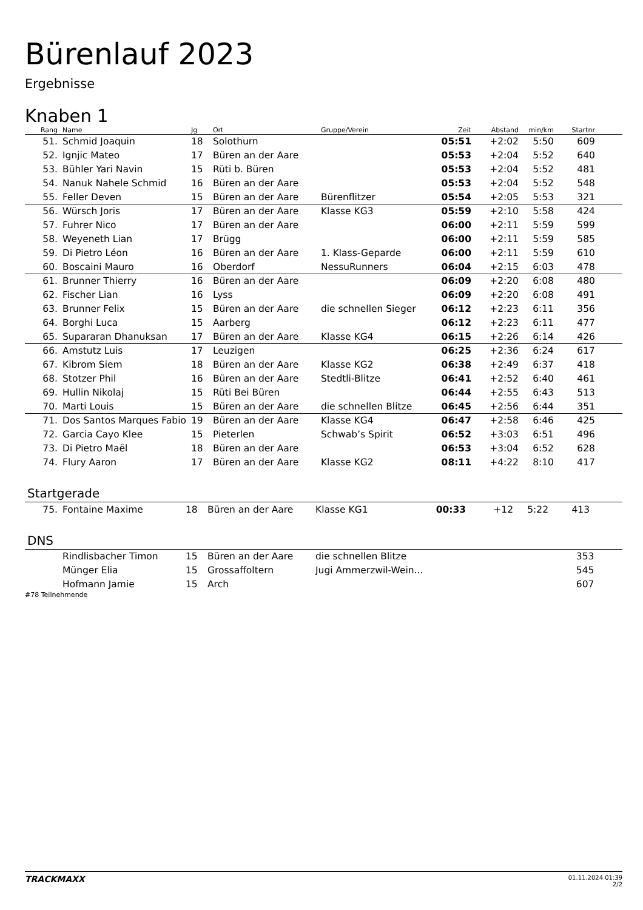Bürenlauf 2023
Ergebnisse
Knaben 1
| Rang | Name | Jg | Ort | Gruppe/Verein | Zeit | Abstand | min/km | Startnr | |
| --- | --- | --- | --- | --- | --- | --- | --- | --- | --- |
| 51. | Schmid Joaquin | 18 | Solothurn | | 05:51 | +2:02 | 5:50 | 609 | |
| 52. | Ignjic Mateo | 17 | Büren an der Aare | | 05:53 | +2:04 | 5:52 | 640 | |
| 53. | Bühler Yari Navin | 15 | Rüti b. Büren | | 05:53 | +2:04 | 5:52 | 481 | |
| 54. | Nanuk Nahele Schmid | 16 | Büren an der Aare | | 05:53 | +2:04 | 5:52 | 548 | |
| 55. | Feller Deven | 15 | Büren an der Aare | Bürenflitzer | 05:54 | +2:05 | 5:53 | 321 | |
| 56. | Würsch Joris | 17 | Büren an der Aare | Klasse KG3 | 05:59 | +2:10 | 5:58 | 424 | |
| 57. | Fuhrer Nico | 17 | Büren an der Aare | | 06:00 | +2:11 | 5:59 | 599 | |
| 58. | Weyeneth Lian | 17 | Brügg | | 06:00 | +2:11 | 5:59 | 585 | |
| 59. | Di Pietro Léon | 16 | Büren an der Aare | 1. Klass-Geparde | 06:00 | +2:11 | 5:59 | 610 | |
| 60. | Boscaini Mauro | 16 | Oberdorf | NessuRunners | 06:04 | +2:15 | 6:03 | 478 | |
| 61. | Brunner Thierry | 16 | Büren an der Aare | | 06:09 | +2:20 | 6:08 | 480 | |
| 62. | Fischer Lian | 16 | Lyss | | 06:09 | +2:20 | 6:08 | 491 | |
| 63. | Brunner Felix | 15 | Büren an der Aare | die schnellen Sieger | 06:12 | +2:23 | 6:11 | 356 | |
| 64. | Borghi Luca | 15 | Aarberg | | 06:12 | +2:23 | 6:11 | 477 | |
| 65. | Supararan Dhanuksan | 17 | Büren an der Aare | Klasse KG4 | 06:15 | +2:26 | 6:14 | 426 | |
| 66. | Amstutz Luis | 17 | Leuzigen | | 06:25 | +2:36 | 6:24 | 617 | |
| 67. | Kibrom Siem | 18 | Büren an der Aare | Klasse KG2 | 06:38 | +2:49 | 6:37 | 418 | |
| 68. | Stotzer Phil | 16 | Büren an der Aare | Stedtli-Blitze | 06:41 | +2:52 | 6:40 | 461 | |
| 69. | Hullin Nikolaj | 15 | Rüti Bei Büren | | 06:44 | +2:55 | 6:43 | 513 | |
| 70. | Marti Louis | 15 | Büren an der Aare | die schnellen Blitze | 06:45 | +2:56 | 6:44 | 351 | |
| 71. | Dos Santos Marques Fabio | 19 | Büren an der Aare | Klasse KG4 | 06:47 | +2:58 | 6:46 | 425 | |
| 72. | Garcia Cayo Klee | 15 | Pieterlen | Schwab’s Spirit | 06:52 | +3:03 | 6:51 | 496 | |
| 73. | Di Pietro Maël | 18 | Büren an der Aare | | 06:53 | +3:04 | 6:52 | 628 | |
| 74. | Flury Aaron | 17 | Büren an der Aare | Klasse KG2 | 08:11 | +4:22 | 8:10 | 417 | |
Startgerade
| 75. | Fontaine Maxime | 18 | Büren an der Aare | Klasse KG1 | 00:33 | +12 | 5:22 | 413 | |
DNS
| | Rindlisbacher Timon | 15 | Büren an der Aare | die schnellen Blitze | | | | 353 | |
| | Münger Elia | 15 | Grossaffoltern | Jugi Ammerzwil-Wein... | | | | 545 | |
| | Hofmann Jamie | 15 | Arch | | | | | 607 | |
#78 Teilnehmende
TRACKMAXX 01.11.2024 01:39
2/2